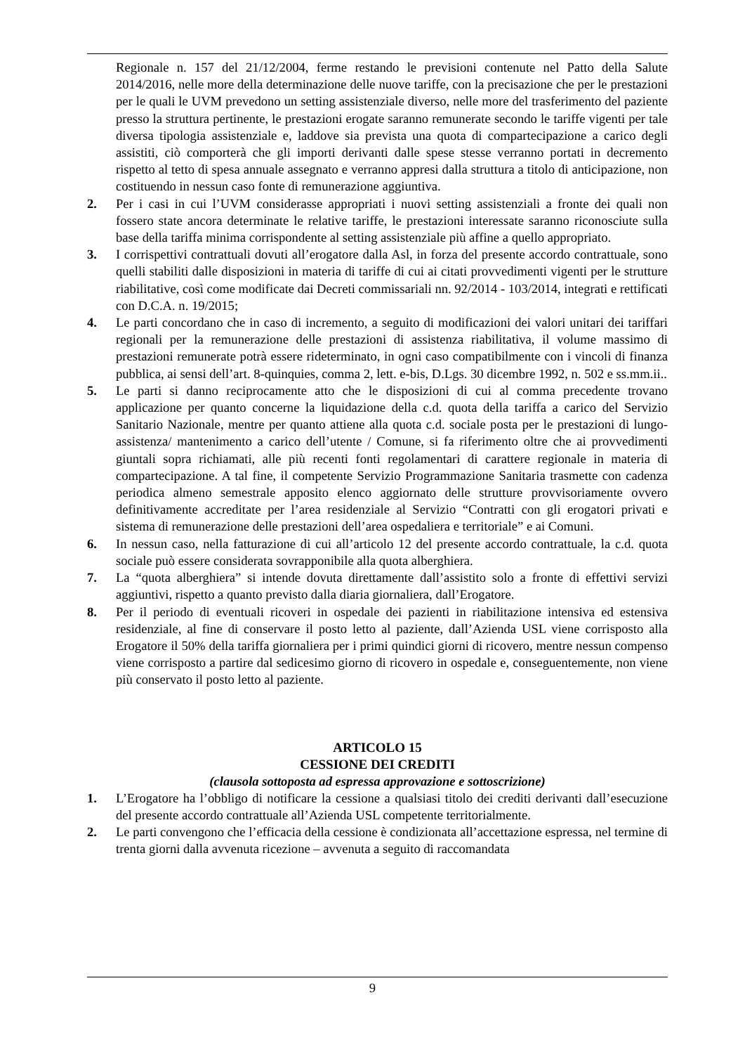Regionale n. 157 del 21/12/2004, ferme restando le previsioni contenute nel Patto della Salute 2014/2016, nelle more della determinazione delle nuove tariffe, con la precisazione che per le prestazioni per le quali le UVM prevedono un setting assistenziale diverso, nelle more del trasferimento del paziente presso la struttura pertinente, le prestazioni erogate saranno remunerate secondo le tariffe vigenti per tale diversa tipologia assistenziale e, laddove sia prevista una quota di compartecipazione a carico degli assistiti, ciò comporterà che gli importi derivanti dalle spese stesse verranno portati in decremento rispetto al tetto di spesa annuale assegnato e verranno appresi dalla struttura a titolo di anticipazione, non costituendo in nessun caso fonte di remunerazione aggiuntiva.
2. Per i casi in cui l’UVM considerasse appropriati i nuovi setting assistenziali a fronte dei quali non fossero state ancora determinate le relative tariffe, le prestazioni interessate saranno riconosciute sulla base della tariffa minima corrispondente al setting assistenziale più affine a quello appropriato.
3. I corrispettivi contrattuali dovuti all’erogatore dalla Asl, in forza del presente accordo contrattuale, sono quelli stabiliti dalle disposizioni in materia di tariffe di cui ai citati provvedimenti vigenti per le strutture riabilitative, così come modificate dai Decreti commissariali nn. 92/2014 - 103/2014, integrati e rettificati con D.C.A. n. 19/2015;
4. Le parti concordano che in caso di incremento, a seguito di modificazioni dei valori unitari dei tariffari regionali per la remunerazione delle prestazioni di assistenza riabilitativa, il volume massimo di prestazioni remunerate potrà essere rideterminato, in ogni caso compatibilmente con i vincoli di finanza pubblica, ai sensi dell’art. 8-quinquies, comma 2, lett. e-bis, D.Lgs. 30 dicembre 1992, n. 502 e ss.mm.ii..
5. Le parti si danno reciprocamente atto che le disposizioni di cui al comma precedente trovano applicazione per quanto concerne la liquidazione della c.d. quota della tariffa a carico del Servizio Sanitario Nazionale, mentre per quanto attiene alla quota c.d. sociale posta per le prestazioni di lungo- assistenza/ mantenimento a carico dell’utente / Comune, si fa riferimento oltre che ai provvedimenti giuntali sopra richiamati, alle più recenti fonti regolamentari di carattere regionale in materia di compartecipazione. A tal fine, il competente Servizio Programmazione Sanitaria trasmette con cadenza periodica almeno semestrale apposito elenco aggiornato delle strutture provvisoriamente ovvero definitivamente accreditate per l’area residenziale al Servizio “Contratti con gli erogatori privati e sistema di remunerazione delle prestazioni dell’area ospedaliera e territoriale” e ai Comuni.
6. In nessun caso, nella fatturazione di cui all’articolo 12 del presente accordo contrattuale, la c.d. quota sociale può essere considerata sovrapponibile alla quota alberghiera.
7. La “quota alberghiera” si intende dovuta direttamente dall’assistito solo a fronte di effettivi servizi aggiuntivi, rispetto a quanto previsto dalla diaria giornaliera, dall’Erogatore.
8. Per il periodo di eventuali ricoveri in ospedale dei pazienti in riabilitazione intensiva ed estensiva residenziale, al fine di conservare il posto letto al paziente, dall’Azienda USL viene corrisposto alla Erogatore il 50% della tariffa giornaliera per i primi quindici giorni di ricovero, mentre nessun compenso viene corrisposto a partire dal sedicesimo giorno di ricovero in ospedale e, conseguentemente, non viene più conservato il posto letto al paziente.
ARTICOLO 15
CESSIONE DEI CREDITI
(clausola sottoposta ad espressa approvazione e sottoscrizione)
1. L’Erogatore ha l’obbligo di notificare la cessione a qualsiasi titolo dei crediti derivanti dall’esecuzione del presente accordo contrattuale all’Azienda USL competente territorialmente.
2. Le parti convengono che l’efficacia della cessione è condizionata all’accettazione espressa, nel termine di trenta giorni dalla avvenuta ricezione – avvenuta a seguito di raccomandata
9